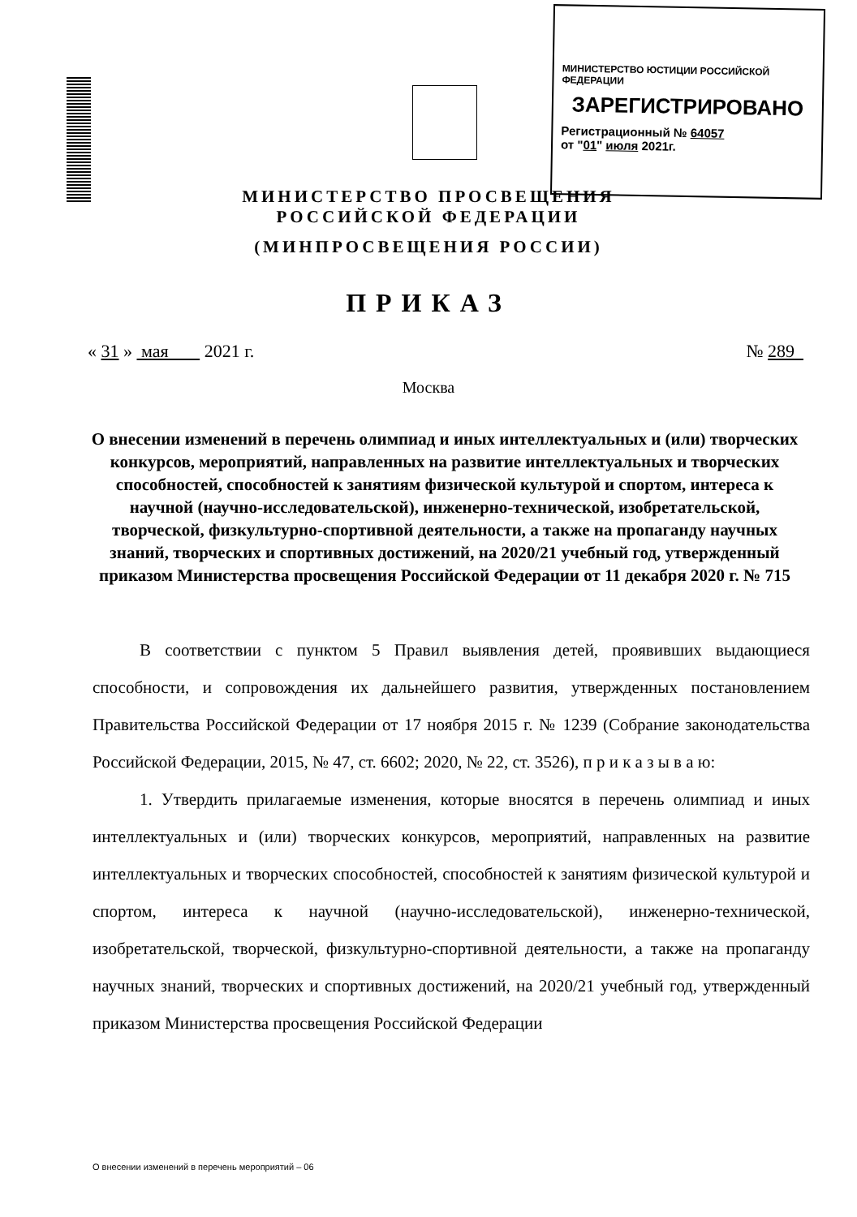МИНИСТЕРСТВО ЮСТИЦИИ РОССИЙСКОЙ ФЕДЕРАЦИИ
ЗАРЕГИСТРИРОВАНО
Регистрационный № 64057
от "01" июля 2021г.
МИНИСТЕРСТВО ПРОСВЕЩЕНИЯ
РОССИЙСКОЙ ФЕДЕРАЦИИ
(МИНПРОСВЕЩЕНИЯ РОССИИ)
ПРИКАЗ
« 31 » мая 2021 г. № 289
Москва
О внесении изменений в перечень олимпиад и иных интеллектуальных и (или) творческих конкурсов, мероприятий, направленных на развитие интеллектуальных и творческих способностей, способностей к занятиям физической культурой и спортом, интереса к научной (научно-исследовательской), инженерно-технической, изобретательской, творческой, физкультурно-спортивной деятельности, а также на пропаганду научных знаний, творческих и спортивных достижений, на 2020/21 учебный год, утвержденный приказом Министерства просвещения Российской Федерации от 11 декабря 2020 г. № 715
В соответствии с пунктом 5 Правил выявления детей, проявивших выдающиеся способности, и сопровождения их дальнейшего развития, утвержденных постановлением Правительства Российской Федерации от 17 ноября 2015 г. № 1239 (Собрание законодательства Российской Федерации, 2015, № 47, ст. 6602; 2020, № 22, ст. 3526), п р и к а з ы в а ю:
1. Утвердить прилагаемые изменения, которые вносятся в перечень олимпиад и иных интеллектуальных и (или) творческих конкурсов, мероприятий, направленных на развитие интеллектуальных и творческих способностей, способностей к занятиям физической культурой и спортом, интереса к научной (научно-исследовательской), инженерно-технической, изобретательской, творческой, физкультурно-спортивной деятельности, а также на пропаганду научных знаний, творческих и спортивных достижений, на 2020/21 учебный год, утвержденный приказом Министерства просвещения Российской Федерации
О внесении изменений в перечень мероприятий – 06